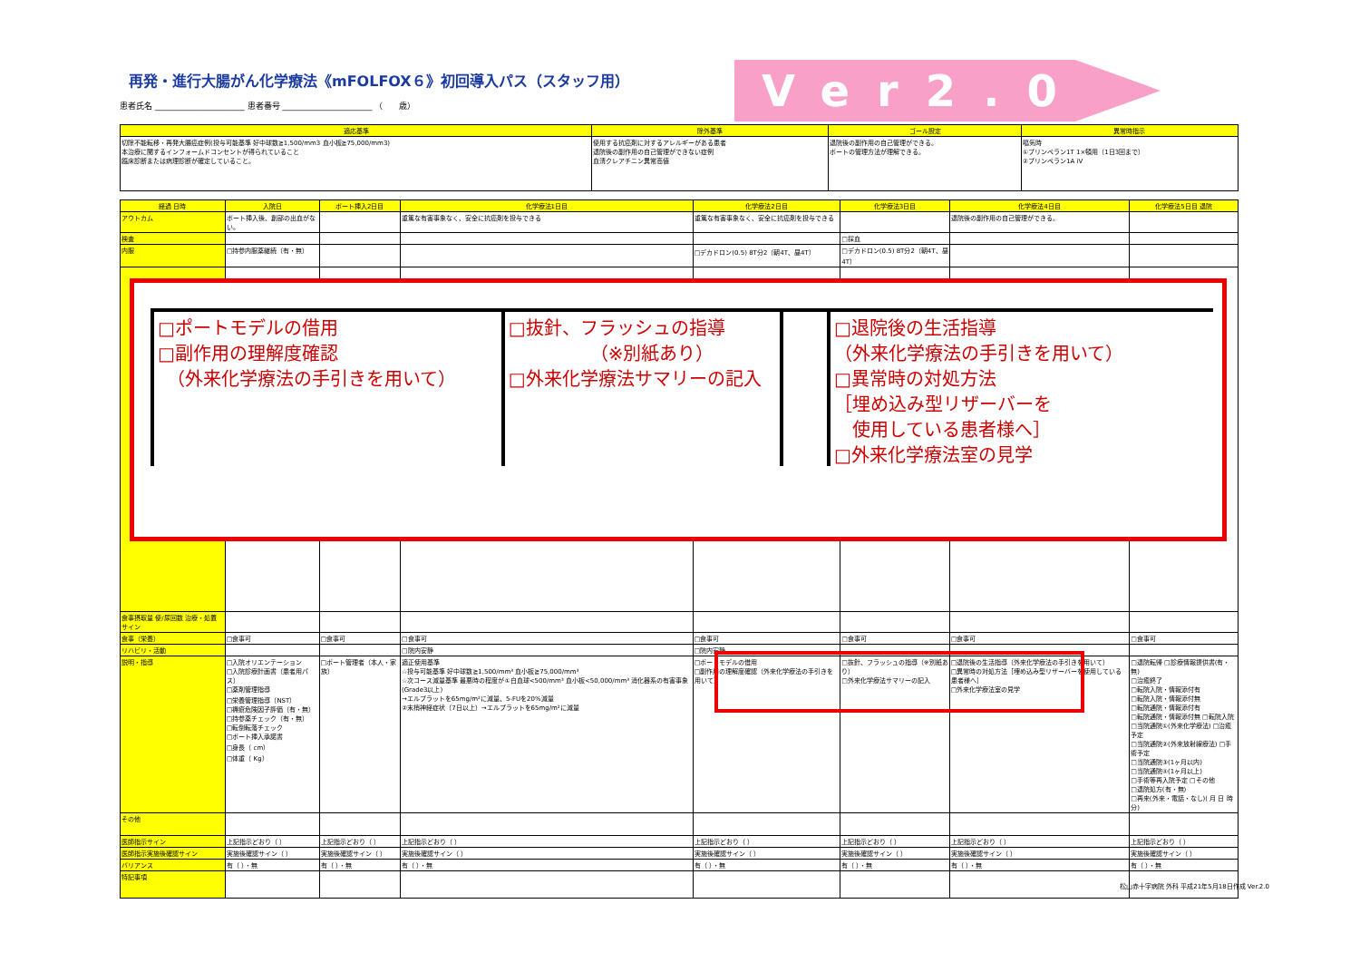再発・進行大腸がん化学療法《mFOLFOX６》初回導入パス（スタッフ用）
Ver2.0
患者氏名 ______________________ 患者番号 ______________________ （　　歳）
| 適応基準 | 除外基準 | ゴール設定 | 異常時指示 |
| --- | --- | --- | --- |
| 切除不能転移・再発大腸癌症例(投与可能基準 好中球数≧1,500/mm3 血小板≧75,000/mm3) 本治療に関するインフォームドコンセントが得られていること 臨床診断または病理診断が確定していること。 | 使用する抗癌剤に対するアレルギーがある患者 退院後の副作用の自己管理ができない症例 血清クレアチニン異常高値 | 退院後の副作用の自己管理ができる。 ポートの管理方法が理解できる。 | 嘔気時 ①プリンペラン1T 1×頓用（1日3回まで） ②プリンペラン1A iV |
| 経過 日時 | 入院日 | ポート挿入2日目 | 化学療法1日目 | 化学療法2日目 | 化学療法3日目 | 化学療法4日目 | 化学療法5日目 退院 |
| --- | --- | --- | --- | --- | --- | --- | --- |
| アウトカム | ポート挿入後、創部の出血がない。 | | 重篤な有害事象なく、安全に抗癌剤を投与できる | 重篤な有害事象なく、安全に抗癌剤を投与できる | | 退院後の副作用の自己管理ができる。 | |
| 検査 | | | | | □採血 | | |
| 内服 | □持参内服薬継続（有・無） | | | □デカドロン(0.5) 8T分2（朝4T、昼4T） | □デカドロン(0.5) 8T分2（朝4T、昼4T） | | |
| 食事摂取量 使/尿回数 治療・処置 サイン | | | | | | | |
| 食事（栄養） | □食事可 | □食事可 | □食事可 | □食事可 | □食事可 | □食事可 | □食事可 |
| リハビリ・活動 | | | □院内安静 | □院内安静 | | | |
| 説明・指導 | □入院オリエンテーション □入院診療計画書（患者用パス） □薬剤管理指導 □栄養管理指導（NST） □褥瘡危険因子評価（有・無） □持参薬チェック（有・無） □転倒転落チェック □ポート挿入承諾書 □身長（ cm） □体重（ Kg） | □ポート管理者（本人・家族） | 適正使用基準 ☆投与可能基準 好中球数≧1,500/mm³ 血小板≧75,000/mm³ ☆次コース減量基準 最悪時の程度が①白血球<500/mm³ 血小板<50,000/mm³ 消化器系の有害事象(Grade3以上) →エルプラットを65mg/m²に減量、5-FUを20%減量 ②末梢神経症状（7日以上）→エルプラットを65mg/m²に減量 | □ポートモデルの借用 □副作用の理解度確認（外来化学療法の手引きを用いて） | □抜針、フラッシュの指導（※別紙あり） □外来化学療法サマリーの記入 | □退院後の生活指導（外来化学療法の手引きを用いて） □異常時の対処方法［埋め込み型リザーバーを使用している患者様へ］ □外来化学療法室の見学 | □退院転帰 □診療情報提供書(有・無) □治癒終了 □転院入院・情報添付有 □転院入院・情報添付無 □転院通院・情報添付有 □転院通院・情報添付無 □転院入院 □当院通院①(外来化学療法) □治癒予定 □当院通院②(外来放射線療法) □手術予定 □当院通院③(1ヶ月以内) □当院通院④(1ヶ月以上) □手術等再入院予定 □その他 □退院処方(有・無) □再来(外来・電話・なし)( 月 日 時 分) |
| その他 | | | | | | | |
| 医師指示サイン | 上記指示どおり（ ） | 上記指示どおり（ ） | 上記指示どおり（ ） | 上記指示どおり（ ） | 上記指示どおり（ ） | 上記指示どおり（ ） | 上記指示どおり（ ） |
| 医師指示実施後確認サイン | 実施後確認サイン（ ） | 実施後確認サイン（ ） | 実施後確認サイン（ ） | 実施後確認サイン（ ） | 実施後確認サイン（ ） | 実施後確認サイン（ ） | 実施後確認サイン（ ） |
| バリアンス | 有（ ）・無 | 有（ ）・無 | 有（ ）・無 | 有（ ）・無 | 有（ ）・無 | 有（ ）・無 | 有（ ）・無 |
| 特記事項 | | | | | | | |
□ポートモデルの借用
□副作用の理解度確認
　（外来化学療法の手引きを用いて）
□抜針、フラッシュの指導
　　　　　（※別紙あり）
□外来化学療法サマリーの記入
□退院後の生活指導
（外来化学療法の手引きを用いて）
□異常時の対処方法
［埋め込み型リザーバーを
　使用している患者様へ］
□外来化学療法室の見学
松山赤十字病院 外科 平成21年5月18日作成 Ver.2.0